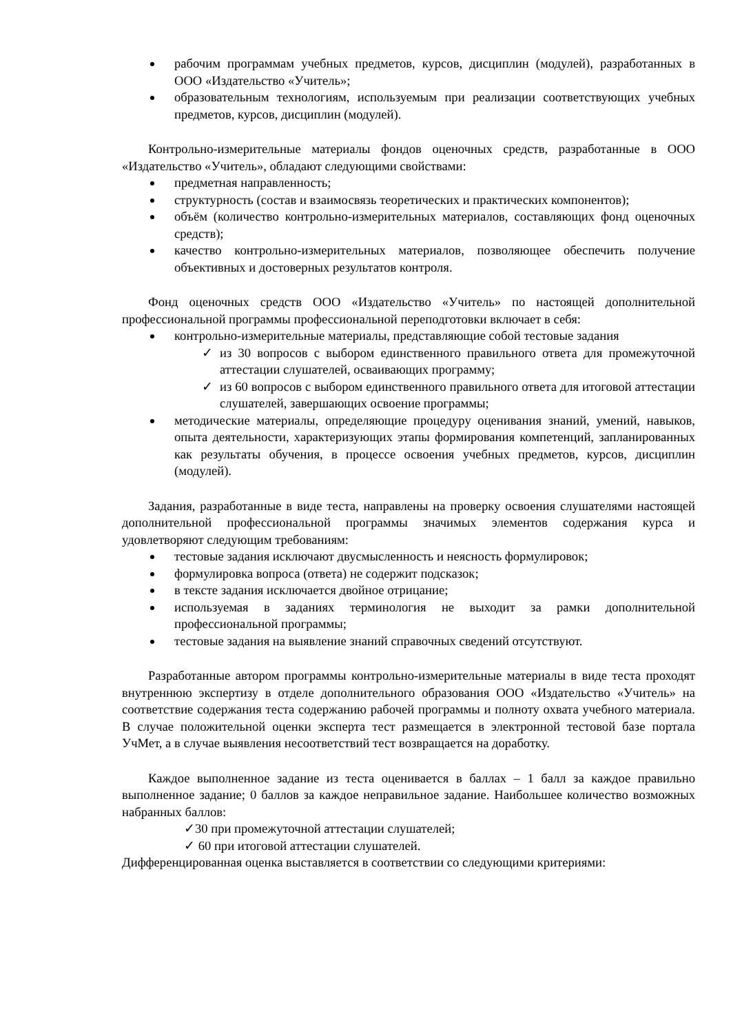рабочим программам учебных предметов, курсов, дисциплин (модулей), разработанных в ООО «Издательство «Учитель»;
образовательным технологиям, используемым при реализации соответствующих учебных предметов, курсов, дисциплин (модулей).
Контрольно-измерительные материалы фондов оценочных средств, разработанные в ООО «Издательство «Учитель», обладают следующими свойствами:
предметная направленность;
структурность (состав и взаимосвязь теоретических и практических компонентов);
объём (количество контрольно-измерительных материалов, составляющих фонд оценочных средств);
качество контрольно-измерительных материалов, позволяющее обеспечить получение объективных и достоверных результатов контроля.
Фонд оценочных средств ООО «Издательство «Учитель» по настоящей дополнительной профессиональной программы профессиональной переподготовки включает в себя:
контрольно-измерительные материалы, представляющие собой тестовые задания
✓ из 30 вопросов с выбором единственного правильного ответа для промежуточной аттестации слушателей, осваивающих программу;
✓ из 60 вопросов с выбором единственного правильного ответа для итоговой аттестации слушателей, завершающих освоение программы;
методические материалы, определяющие процедуру оценивания знаний, умений, навыков, опыта деятельности, характеризующих этапы формирования компетенций, запланированных как результаты обучения, в процессе освоения учебных предметов, курсов, дисциплин (модулей).
Задания, разработанные в виде теста, направлены на проверку освоения слушателями настоящей дополнительной профессиональной программы значимых элементов содержания курса и удовлетворяют следующим требованиям:
тестовые задания исключают двусмысленность и неясность формулировок;
формулировка вопроса (ответа) не содержит подсказок;
в тексте задания исключается двойное отрицание;
используемая в заданиях терминология не выходит за рамки дополнительной профессиональной программы;
тестовые задания на выявление знаний справочных сведений отсутствуют.
Разработанные автором программы контрольно-измерительные материалы в виде теста проходят внутреннюю экспертизу в отделе дополнительного образования ООО «Издательство «Учитель» на соответствие содержания теста содержанию рабочей программы и полноту охвата учебного материала. В случае положительной оценки эксперта тест размещается в электронной тестовой базе портала УчМет, а в случае выявления несоответствий тест возвращается на доработку.
Каждое выполненное задание из теста оценивается в баллах – 1 балл за каждое правильно выполненное задание; 0 баллов за каждое неправильное задание. Наибольшее количество возможных набранных баллов:
✓30 при промежуточной аттестации слушателей;
✓ 60 при итоговой аттестации слушателей.
Дифференцированная оценка выставляется в соответствии со следующими критериями: